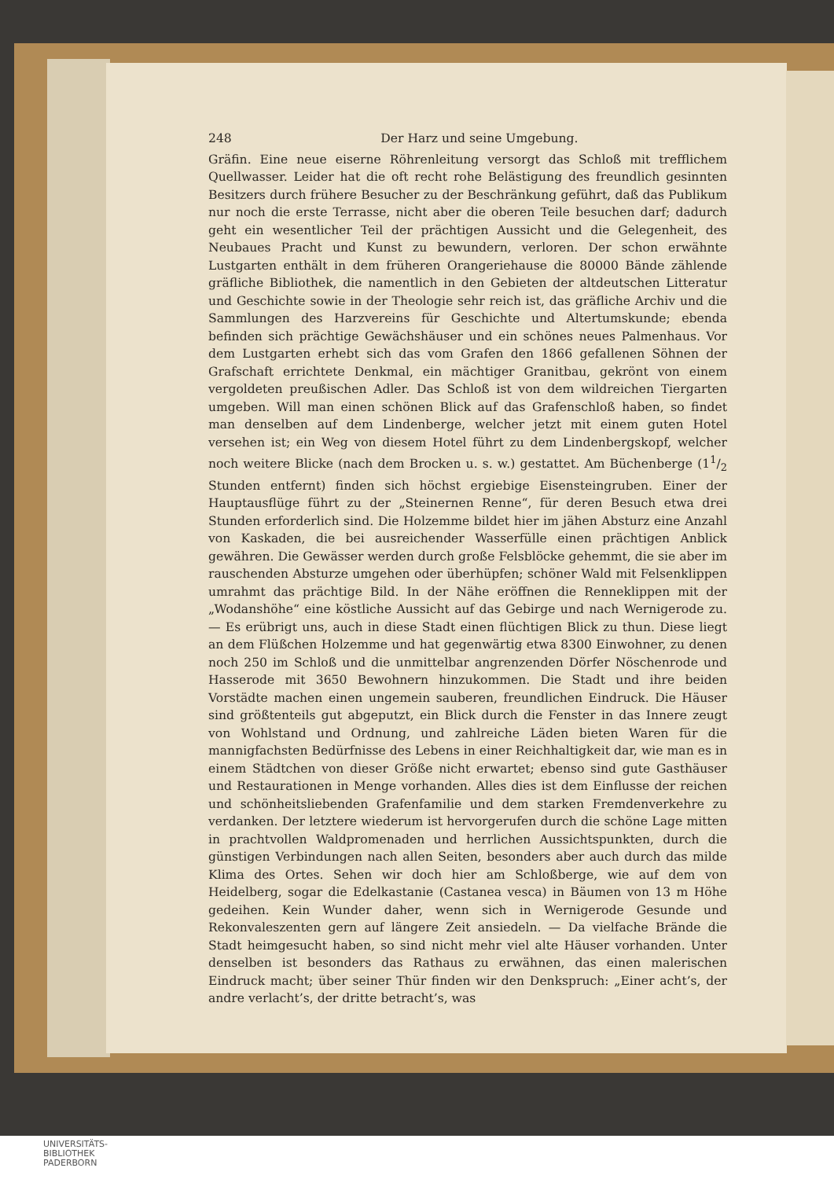248 Der Harz und seine Umgebung.
Gräfin. Eine neue eiserne Röhrenleitung versorgt das Schloß mit trefflichem Quellwasser. Leider hat die oft recht rohe Belästigung des freundlich gesinnten Besitzers durch frühere Besucher zu der Beschränkung geführt, daß das Publikum nur noch die erste Terrasse, nicht aber die oberen Teile besuchen darf; dadurch geht ein wesentlicher Teil der prächtigen Aussicht und die Gelegenheit, des Neubaues Pracht und Kunst zu bewundern, verloren. Der schon erwähnte Lustgarten enthält in dem früheren Orangeriehause die 80000 Bände zählende gräfliche Bibliothek, die namentlich in den Gebieten der altdeutschen Litteratur und Geschichte sowie in der Theologie sehr reich ist, das gräfliche Archiv und die Sammlungen des Harzvereins für Geschichte und Altertumskunde; ebenda befinden sich prächtige Gewächshäuser und ein schönes neues Palmenhaus. Vor dem Lustgarten erhebt sich das vom Grafen den 1866 gefallenen Söhnen der Grafschaft errichtete Denkmal, ein mächtiger Granitbau, gekrönt von einem vergoldeten preußischen Adler. Das Schloß ist von dem wildreichen Tiergarten umgeben. Will man einen schönen Blick auf das Grafenschloß haben, so findet man denselben auf dem Lindenberge, welcher jetzt mit einem guten Hotel versehen ist; ein Weg von diesem Hotel führt zu dem Lindenbergskopf, welcher noch weitere Blicke (nach dem Brocken u. s. w.) gestattet. Am Büchenberge (11/2 Stunden entfernt) finden sich höchst ergiebige Eisensteingruben. Einer der Hauptausflüge führt zu der „Steinernen Renne“, für deren Besuch etwa drei Stunden erforderlich sind. Die Holzemme bildet hier im jähen Absturz eine Anzahl von Kaskaden, die bei ausreichender Wasserfülle einen prächtigen Anblick gewähren. Die Gewässer werden durch große Felsblöcke gehemmt, die sie aber im rauschenden Absturze umgehen oder überhüpfen; schöner Wald mit Felsenklippen umrahmt das prächtige Bild. In der Nähe eröffnen die Renneklippen mit der „Wodanshöhe“ eine köstliche Aussicht auf das Gebirge und nach Wernigerode zu. — Es erübrigt uns, auch in diese Stadt einen flüchtigen Blick zu thun. Diese liegt an dem Flüßchen Holzemme und hat gegenwärtig etwa 8300 Einwohner, zu denen noch 250 im Schloß und die unmittelbar angrenzenden Dörfer Nöschenrode und Hasserode mit 3650 Bewohnern hinzukommen. Die Stadt und ihre beiden Vorstädte machen einen ungemein sauberen, freundlichen Eindruck. Die Häuser sind größtenteils gut abgeputzt, ein Blick durch die Fenster in das Innere zeugt von Wohlstand und Ordnung, und zahlreiche Läden bieten Waren für die mannigfachsten Bedürfnisse des Lebens in einer Reichhaltigkeit dar, wie man es in einem Städtchen von dieser Größe nicht erwartet; ebenso sind gute Gasthäuser und Restaurationen in Menge vorhanden. Alles dies ist dem Einflusse der reichen und schönheitsliebenden Grafenfamilie und dem starken Fremdenverkehre zu verdanken. Der letztere wiederum ist hervorgerufen durch die schöne Lage mitten in prachtvollen Waldpromenaden und herrlichen Aussichtspunkten, durch die günstigen Verbindungen nach allen Seiten, besonders aber auch durch das milde Klima des Ortes. Sehen wir doch hier am Schloßberge, wie auf dem von Heidelberg, sogar die Edelkastanie (Castanea vesca) in Bäumen von 13 m Höhe gedeihen. Kein Wunder daher, wenn sich in Wernigerode Gesunde und Rekonvaleszenten gern auf längere Zeit ansiedeln. — Da vielfache Brände die Stadt heimgesucht haben, so sind nicht mehr viel alte Häuser vorhanden. Unter denselben ist besonders das Rathaus zu erwähnen, das einen malerischen Eindruck macht; über seiner Thür finden wir den Denkspruch: „Einer acht’s, der andre verlacht’s, der dritte betracht’s, was
UNIVERSITÄTS-
BIBLIOTHEK
PADERBORN